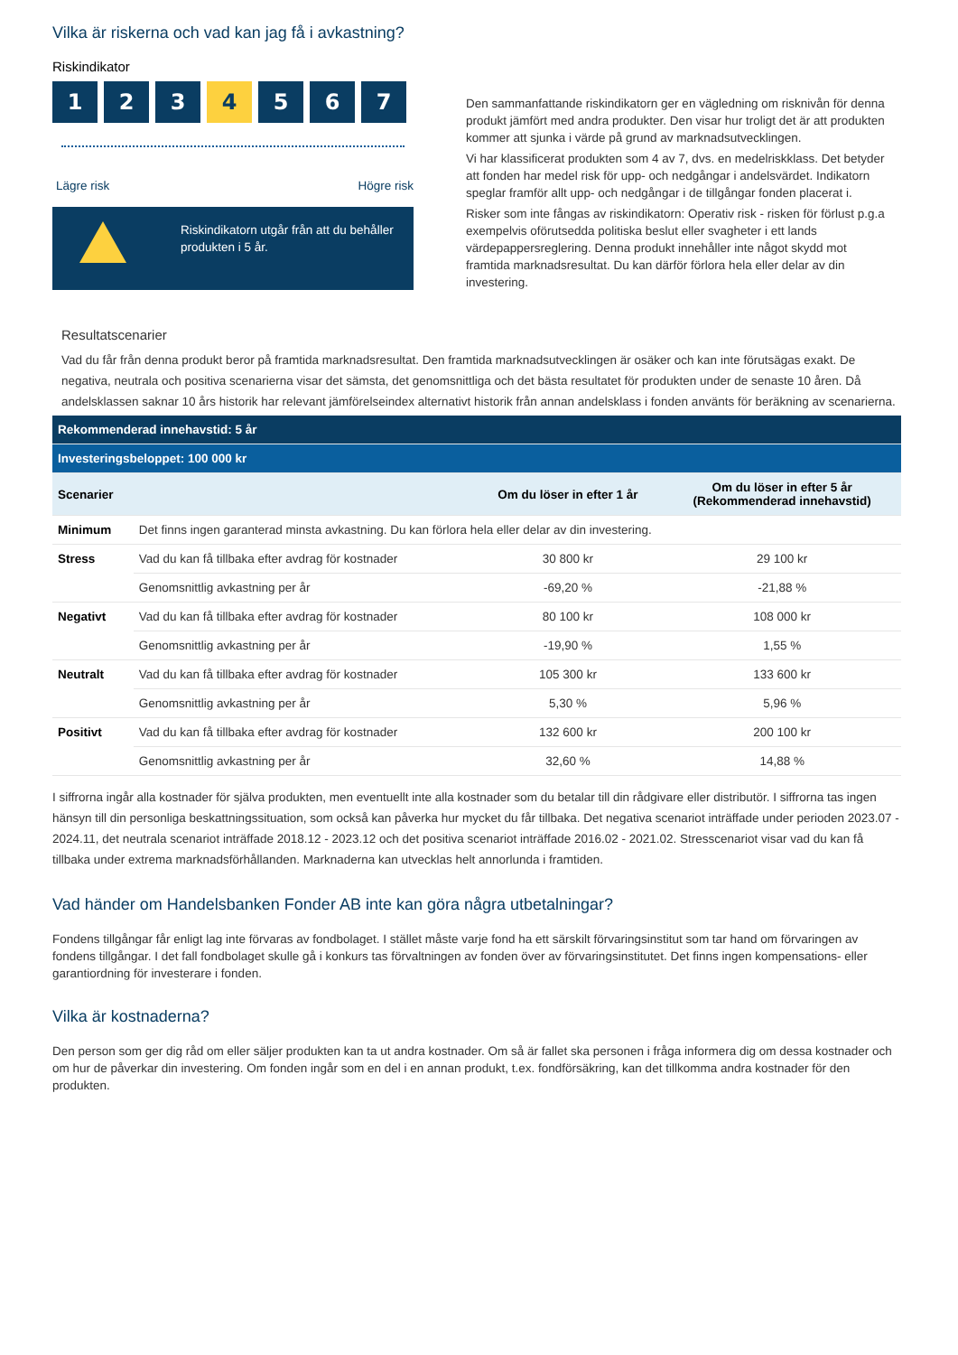Vilka är riskerna och vad kan jag få i avkastning?
Riskindikator
1 2 3 4 5 6 7
Lägre risk Högre risk
Riskindikatorn utgår från att du behåller produkten i 5 år.
Den sammanfattande riskindikatorn ger en vägledning om risknivån för denna produkt jämfört med andra produkter. Den visar hur troligt det är att produkten kommer att sjunka i värde på grund av marknadsutvecklingen.
Vi har klassificerat produkten som 4 av 7, dvs. en medelriskklass. Det betyder att fonden har medel risk för upp- och nedgångar i andelsvärdet. Indikatorn speglar framför allt upp- och nedgångar i de tillgångar fonden placerat i.
Risker som inte fångas av riskindikatorn: Operativ risk - risken för förlust p.g.a exempelvis oförutsedda politiska beslut eller svagheter i ett lands värdepappersreglering. Denna produkt innehåller inte något skydd mot framtida marknadsresultat. Du kan därför förlora hela eller delar av din investering.
Resultatscenarier
Vad du får från denna produkt beror på framtida marknadsresultat. Den framtida marknadsutvecklingen är osäker och kan inte förutsägas exakt. De negativa, neutrala och positiva scenarierna visar det sämsta, det genomsnittliga och det bästa resultatet för produkten under de senaste 10 åren. Då andelsklassen saknar 10 års historik har relevant jämförelseindex alternativt historik från annan andelsklass i fonden använts för beräkning av scenarierna.
| Rekommenderad innehavstid: 5 år | | | |
| Investeringsbeloppet: 100 000 kr | | | |
| Scenarier | | Om du löser in efter 1 år | Om du löser in efter 5 år (Rekommenderad innehavstid) |
| Minimum | Det finns ingen garanterad minsta avkastning. Du kan förlora hela eller delar av din investering. | | |
| Stress | Vad du kan få tillbaka efter avdrag för kostnader | 30 800 kr | 29 100 kr |
| | Genomsnittlig avkastning per år | -69,20 % | -21,88 % |
| Negativt | Vad du kan få tillbaka efter avdrag för kostnader | 80 100 kr | 108 000 kr |
| | Genomsnittlig avkastning per år | -19,90 % | 1,55 % |
| Neutralt | Vad du kan få tillbaka efter avdrag för kostnader | 105 300 kr | 133 600 kr |
| | Genomsnittlig avkastning per år | 5,30 % | 5,96 % |
| Positivt | Vad du kan få tillbaka efter avdrag för kostnader | 132 600 kr | 200 100 kr |
| | Genomsnittlig avkastning per år | 32,60 % | 14,88 % |
I siffrorna ingår alla kostnader för själva produkten, men eventuellt inte alla kostnader som du betalar till din rådgivare eller distributör. I siffrorna tas ingen hänsyn till din personliga beskattningssituation, som också kan påverka hur mycket du får tillbaka. Det negativa scenariot inträffade under perioden 2023.07 - 2024.11, det neutrala scenariot inträffade 2018.12 - 2023.12 och det positiva scenariot inträffade 2016.02 - 2021.02. Stresscenariot visar vad du kan få tillbaka under extrema marknadsförhållanden. Marknaderna kan utvecklas helt annorlunda i framtiden.
Vad händer om Handelsbanken Fonder AB inte kan göra några utbetalningar?
Fondens tillgångar får enligt lag inte förvaras av fondbolaget. I stället måste varje fond ha ett särskilt förvaringsinstitut som tar hand om förvaringen av fondens tillgångar. I det fall fondbolaget skulle gå i konkurs tas förvaltningen av fonden över av förvaringsinstitutet. Det finns ingen kompensations- eller garantiordning för investerare i fonden.
Vilka är kostnaderna?
Den person som ger dig råd om eller säljer produkten kan ta ut andra kostnader. Om så är fallet ska personen i fråga informera dig om dessa kostnader och om hur de påverkar din investering. Om fonden ingår som en del i en annan produkt, t.ex. fondförsäkring, kan det tillkomma andra kostnader för den produkten.